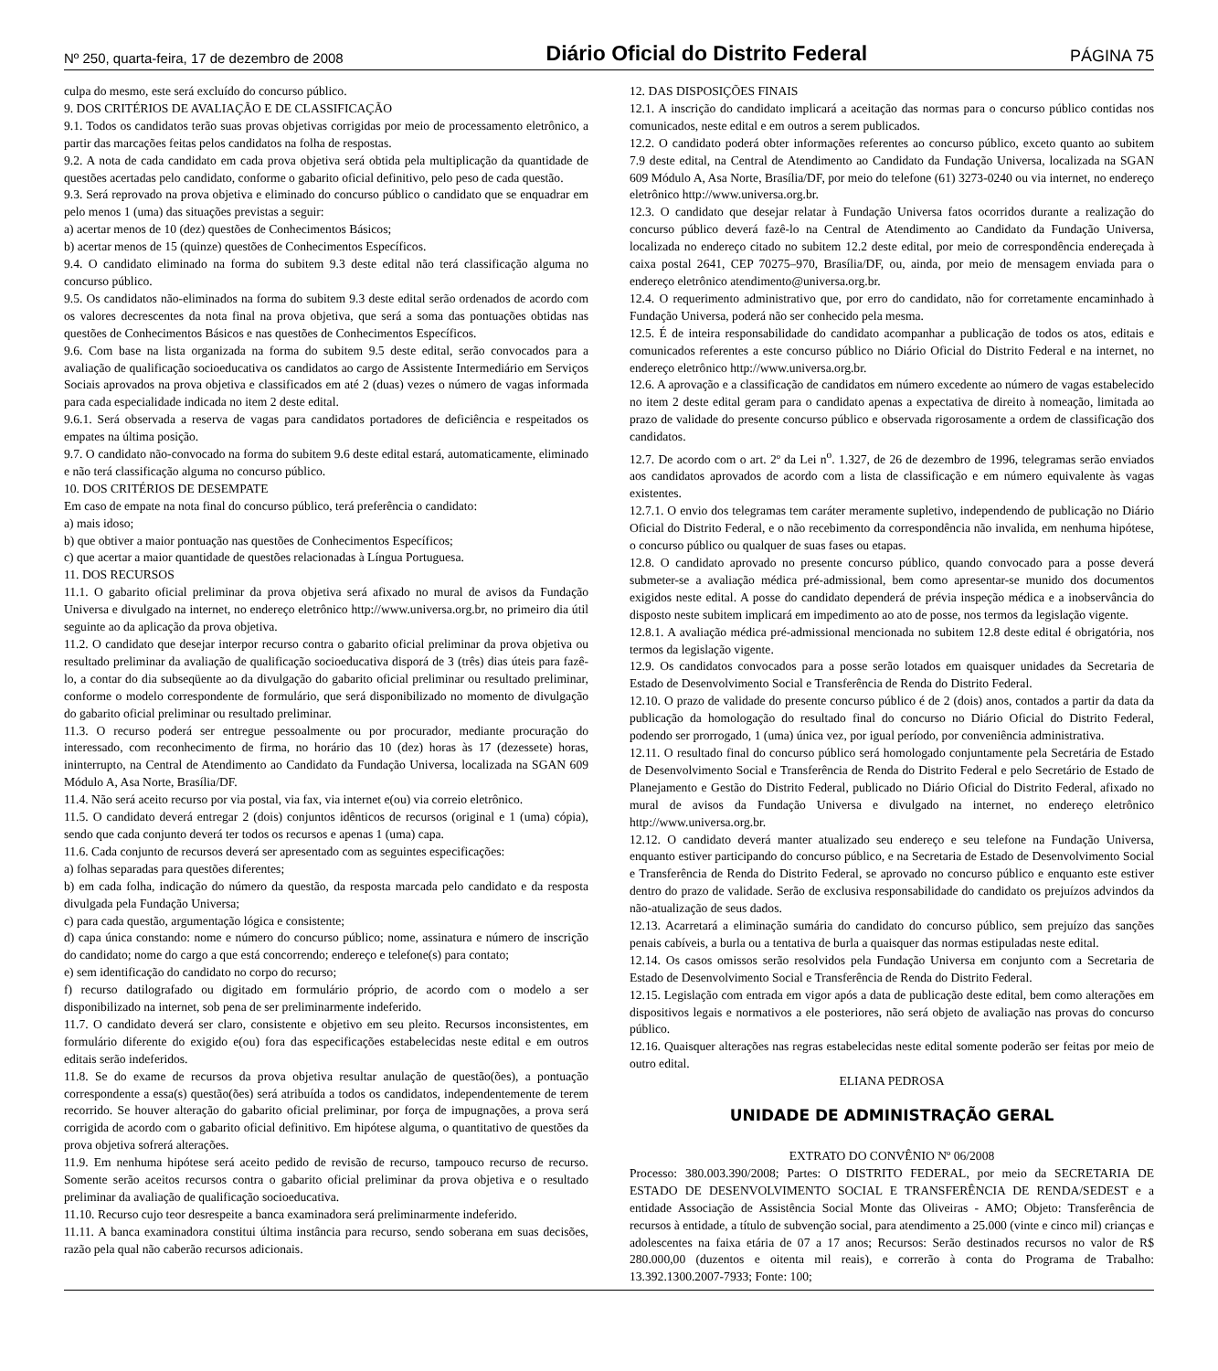Nº 250, quarta-feira, 17 de dezembro de 2008 Diário Oficial do Distrito Federal PÁGINA 75
culpa do mesmo, este será excluído do concurso público.
9. DOS CRITÉRIOS DE AVALIAÇÃO E DE CLASSIFICAÇÃO
9.1. Todos os candidatos terão suas provas objetivas corrigidas por meio de processamento eletrônico, a partir das marcações feitas pelos candidatos na folha de respostas.
9.2. A nota de cada candidato em cada prova objetiva será obtida pela multiplicação da quantidade de questões acertadas pelo candidato, conforme o gabarito oficial definitivo, pelo peso de cada questão.
9.3. Será reprovado na prova objetiva e eliminado do concurso público o candidato que se enquadrar em pelo menos 1 (uma) das situações previstas a seguir:
a) acertar menos de 10 (dez) questões de Conhecimentos Básicos;
b) acertar menos de 15 (quinze) questões de Conhecimentos Específicos.
9.4. O candidato eliminado na forma do subitem 9.3 deste edital não terá classificação alguma no concurso público.
9.5. Os candidatos não-eliminados na forma do subitem 9.3 deste edital serão ordenados de acordo com os valores decrescentes da nota final na prova objetiva, que será a soma das pontuações obtidas nas questões de Conhecimentos Básicos e nas questões de Conhecimentos Específicos.
9.6. Com base na lista organizada na forma do subitem 9.5 deste edital, serão convocados para a avaliação de qualificação socioeducativa os candidatos ao cargo de Assistente Intermediário em Serviços Sociais aprovados na prova objetiva e classificados em até 2 (duas) vezes o número de vagas informada para cada especialidade indicada no item 2 deste edital.
9.6.1. Será observada a reserva de vagas para candidatos portadores de deficiência e respeitados os empates na última posição.
9.7. O candidato não-convocado na forma do subitem 9.6 deste edital estará, automaticamente, eliminado e não terá classificação alguma no concurso público.
10. DOS CRITÉRIOS DE DESEMPATE
Em caso de empate na nota final do concurso público, terá preferência o candidato:
a) mais idoso;
b) que obtiver a maior pontuação nas questões de Conhecimentos Específicos;
c) que acertar a maior quantidade de questões relacionadas à Língua Portuguesa.
11. DOS RECURSOS
11.1. O gabarito oficial preliminar da prova objetiva será afixado no mural de avisos da Fundação Universa e divulgado na internet, no endereço eletrônico http://www.universa.org.br, no primeiro dia útil seguinte ao da aplicação da prova objetiva.
11.2. O candidato que desejar interpor recurso contra o gabarito oficial preliminar da prova objetiva ou resultado preliminar da avaliação de qualificação socioeducativa disporá de 3 (três) dias úteis para fazê-lo, a contar do dia subseqüente ao da divulgação do gabarito oficial preliminar ou resultado preliminar, conforme o modelo correspondente de formulário, que será disponibilizado no momento de divulgação do gabarito oficial preliminar ou resultado preliminar.
11.3. O recurso poderá ser entregue pessoalmente ou por procurador, mediante procuração do interessado, com reconhecimento de firma, no horário das 10 (dez) horas às 17 (dezessete) horas, ininterrupto, na Central de Atendimento ao Candidato da Fundação Universa, localizada na SGAN 609 Módulo A, Asa Norte, Brasília/DF.
11.4. Não será aceito recurso por via postal, via fax, via internet e(ou) via correio eletrônico.
11.5. O candidato deverá entregar 2 (dois) conjuntos idênticos de recursos (original e 1 (uma) cópia), sendo que cada conjunto deverá ter todos os recursos e apenas 1 (uma) capa.
11.6. Cada conjunto de recursos deverá ser apresentado com as seguintes especificações:
a) folhas separadas para questões diferentes;
b) em cada folha, indicação do número da questão, da resposta marcada pelo candidato e da resposta divulgada pela Fundação Universa;
c) para cada questão, argumentação lógica e consistente;
d) capa única constando: nome e número do concurso público; nome, assinatura e número de inscrição do candidato; nome do cargo a que está concorrendo; endereço e telefone(s) para contato;
e) sem identificação do candidato no corpo do recurso;
f) recurso datilografado ou digitado em formulário próprio, de acordo com o modelo a ser disponibilizado na internet, sob pena de ser preliminarmente indeferido.
11.7. O candidato deverá ser claro, consistente e objetivo em seu pleito. Recursos inconsistentes, em formulário diferente do exigido e(ou) fora das especificações estabelecidas neste edital e em outros editais serão indeferidos.
11.8. Se do exame de recursos da prova objetiva resultar anulação de questão(ões), a pontuação correspondente a essa(s) questão(ões) será atribuída a todos os candidatos, independentemente de terem recorrido. Se houver alteração do gabarito oficial preliminar, por força de impugnações, a prova será corrigida de acordo com o gabarito oficial definitivo. Em hipótese alguma, o quantitativo de questões da prova objetiva sofrerá alterações.
11.9. Em nenhuma hipótese será aceito pedido de revisão de recurso, tampouco recurso de recurso. Somente serão aceitos recursos contra o gabarito oficial preliminar da prova objetiva e o resultado preliminar da avaliação de qualificação socioeducativa.
11.10. Recurso cujo teor desrespeite a banca examinadora será preliminarmente indeferido.
11.11. A banca examinadora constitui última instância para recurso, sendo soberana em suas decisões, razão pela qual não caberão recursos adicionais.
12. DAS DISPOSIÇÕES FINAIS
12.1. A inscrição do candidato implicará a aceitação das normas para o concurso público contidas nos comunicados, neste edital e em outros a serem publicados.
12.2. O candidato poderá obter informações referentes ao concurso público, exceto quanto ao subitem 7.9 deste edital, na Central de Atendimento ao Candidato da Fundação Universa, localizada na SGAN 609 Módulo A, Asa Norte, Brasília/DF, por meio do telefone (61) 3273-0240 ou via internet, no endereço eletrônico http://www.universa.org.br.
12.3. O candidato que desejar relatar à Fundação Universa fatos ocorridos durante a realização do concurso público deverá fazê-lo na Central de Atendimento ao Candidato da Fundação Universa, localizada no endereço citado no subitem 12.2 deste edital, por meio de correspondência endereçada à caixa postal 2641, CEP 70275–970, Brasília/DF, ou, ainda, por meio de mensagem enviada para o endereço eletrônico atendimento@universa.org.br.
12.4. O requerimento administrativo que, por erro do candidato, não for corretamente encaminhado à Fundação Universa, poderá não ser conhecido pela mesma.
12.5. É de inteira responsabilidade do candidato acompanhar a publicação de todos os atos, editais e comunicados referentes a este concurso público no Diário Oficial do Distrito Federal e na internet, no endereço eletrônico http://www.universa.org.br.
12.6. A aprovação e a classificação de candidatos em número excedente ao número de vagas estabelecido no item 2 deste edital geram para o candidato apenas a expectativa de direito à nomeação, limitada ao prazo de validade do presente concurso público e observada rigorosamente a ordem de classificação dos candidatos.
12.7. De acordo com o art. 2º da Lei n<sup>o</sup>. 1.327, de 26 de dezembro de 1996, telegramas serão enviados aos candidatos aprovados de acordo com a lista de classificação e em número equivalente às vagas existentes.
12.7.1. O envio dos telegramas tem caráter meramente supletivo, independendo de publicação no Diário Oficial do Distrito Federal, e o não recebimento da correspondência não invalida, em nenhuma hipótese, o concurso público ou qualquer de suas fases ou etapas.
12.8. O candidato aprovado no presente concurso público, quando convocado para a posse deverá submeter-se a avaliação médica pré-admissional, bem como apresentar-se munido dos documentos exigidos neste edital. A posse do candidato dependerá de prévia inspeção médica e a inobservância do disposto neste subitem implicará em impedimento ao ato de posse, nos termos da legislação vigente.
12.8.1. A avaliação médica pré-admissional mencionada no subitem 12.8 deste edital é obrigatória, nos termos da legislação vigente.
12.9. Os candidatos convocados para a posse serão lotados em quaisquer unidades da Secretaria de Estado de Desenvolvimento Social e Transferência de Renda do Distrito Federal.
12.10. O prazo de validade do presente concurso público é de 2 (dois) anos, contados a partir da data da publicação da homologação do resultado final do concurso no Diário Oficial do Distrito Federal, podendo ser prorrogado, 1 (uma) única vez, por igual período, por conveniência administrativa.
12.11. O resultado final do concurso público será homologado conjuntamente pela Secretária de Estado de Desenvolvimento Social e Transferência de Renda do Distrito Federal e pelo Secretário de Estado de Planejamento e Gestão do Distrito Federal, publicado no Diário Oficial do Distrito Federal, afixado no mural de avisos da Fundação Universa e divulgado na internet, no endereço eletrônico http://www.universa.org.br.
12.12. O candidato deverá manter atualizado seu endereço e seu telefone na Fundação Universa, enquanto estiver participando do concurso público, e na Secretaria de Estado de Desenvolvimento Social e Transferência de Renda do Distrito Federal, se aprovado no concurso público e enquanto este estiver dentro do prazo de validade. Serão de exclusiva responsabilidade do candidato os prejuízos advindos da não-atualização de seus dados.
12.13. Acarretará a eliminação sumária do candidato do concurso público, sem prejuízo das sanções penais cabíveis, a burla ou a tentativa de burla a quaisquer das normas estipuladas neste edital.
12.14. Os casos omissos serão resolvidos pela Fundação Universa em conjunto com a Secretaria de Estado de Desenvolvimento Social e Transferência de Renda do Distrito Federal.
12.15. Legislação com entrada em vigor após a data de publicação deste edital, bem como alterações em dispositivos legais e normativos a ele posteriores, não será objeto de avaliação nas provas do concurso público.
12.16. Quaisquer alterações nas regras estabelecidas neste edital somente poderão ser feitas por meio de outro edital.
ELIANA PEDROSA
UNIDADE DE ADMINISTRAÇÃO GERAL
EXTRATO DO CONVÊNIO Nº 06/2008
Processo: 380.003.390/2008; Partes: O DISTRITO FEDERAL, por meio da SECRETARIA DE ESTADO DE DESENVOLVIMENTO SOCIAL E TRANSFERÊNCIA DE RENDA/SEDEST e a entidade Associação de Assistência Social Monte das Oliveiras - AMO; Objeto: Transferência de recursos à entidade, a título de subvenção social, para atendimento a 25.000 (vinte e cinco mil) crianças e adolescentes na faixa etária de 07 a 17 anos; Recursos: Serão destinados recursos no valor de R$ 280.000,00 (duzentos e oitenta mil reais), e correrão à conta do Programa de Trabalho: 13.392.1300.2007-7933; Fonte: 100;